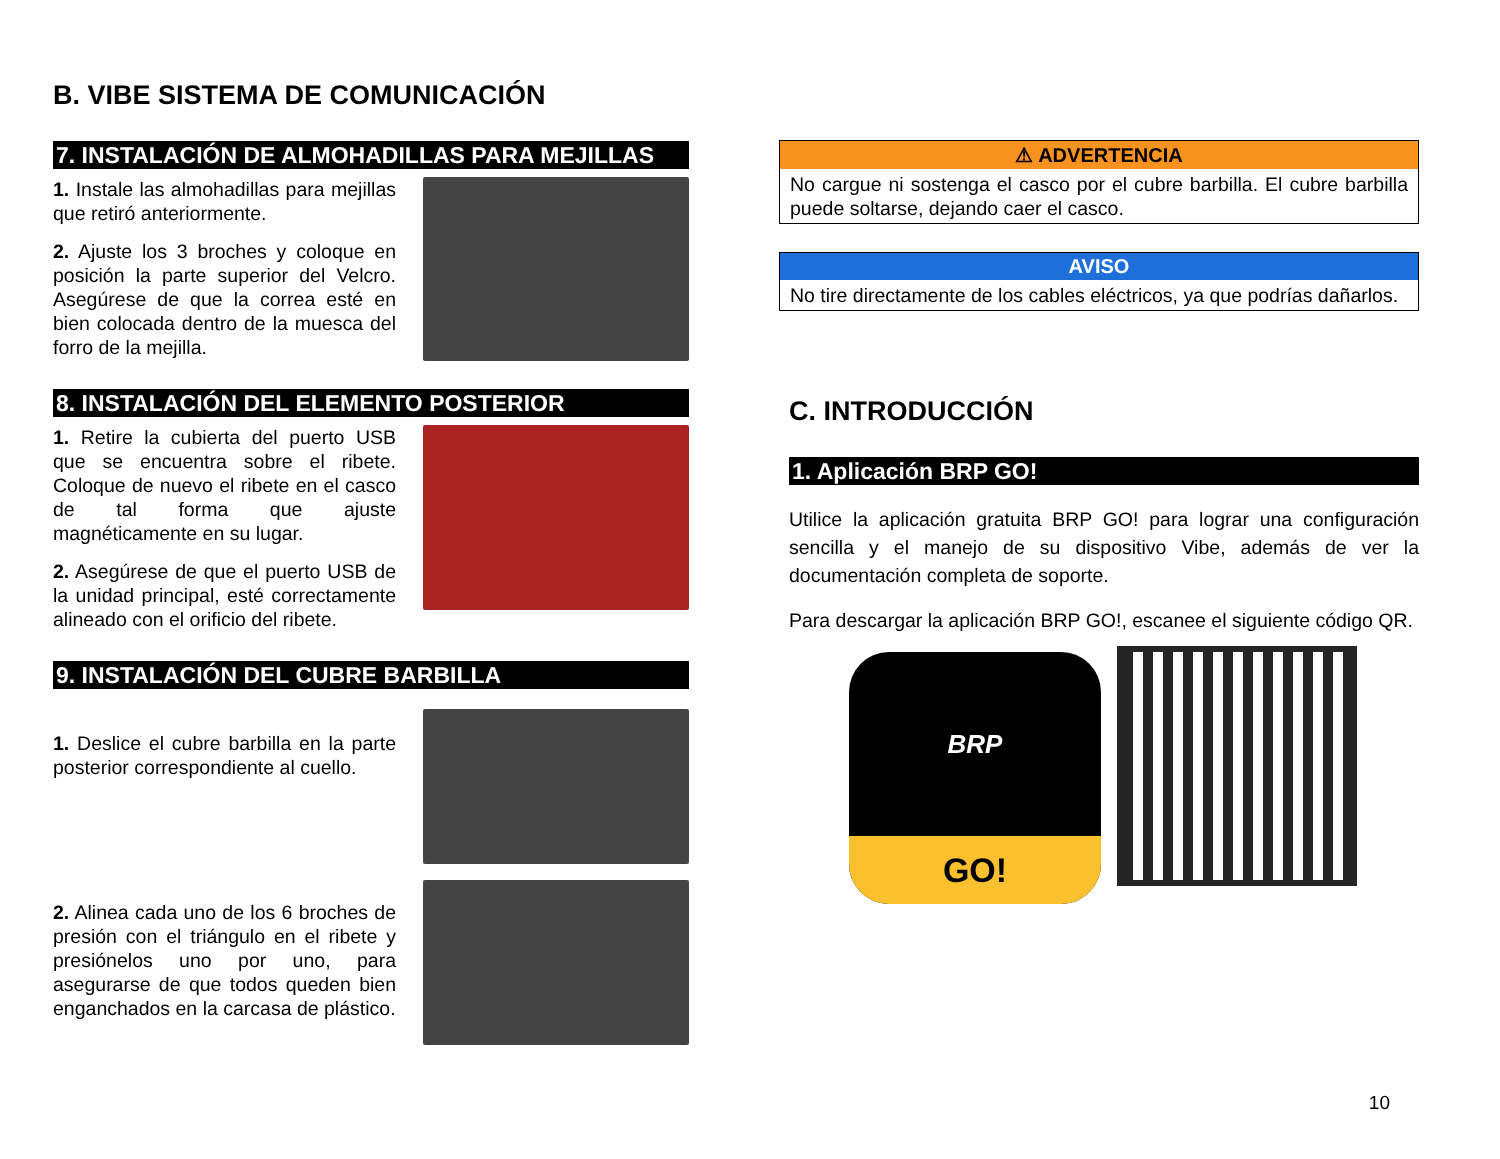B. VIBE SISTEMA DE COMUNICACIÓN
7. INSTALACIÓN DE ALMOHADILLAS PARA MEJILLAS
1. Instale las almohadillas para mejillas que retiró anteriormente.
2. Ajuste los 3 broches y coloque en posición la parte superior del Velcro. Asegúrese de que la correa esté en bien colocada dentro de la muesca del forro de la mejilla.
8. INSTALACIÓN DEL ELEMENTO POSTERIOR
1. Retire la cubierta del puerto USB que se encuentra sobre el ribete. Coloque de nuevo el ribete en el casco de tal forma que ajuste magnéticamente en su lugar.
2. Asegúrese de que el puerto USB de la unidad principal, esté correctamente alineado con el orificio del ribete.
9. INSTALACIÓN DEL CUBRE BARBILLA
1. Deslice el cubre barbilla en la parte posterior correspondiente al cuello.
2. Alinea cada uno de los 6 broches de presión con el triángulo en el ribete y presiónelos uno por uno, para asegurarse de que todos queden bien enganchados en la carcasa de plástico.
⚠ ADVERTENCIA
No cargue ni sostenga el casco por el cubre barbilla. El cubre barbilla puede soltarse, dejando caer el casco.
AVISO
No tire directamente de los cables eléctricos, ya que podrías dañarlos.
C. INTRODUCCIÓN
1. Aplicación BRP GO!
Utilice la aplicación gratuita BRP GO! para lograr una configuración sencilla y el manejo de su dispositivo Vibe, además de ver la documentación completa de soporte.
Para descargar la aplicación BRP GO!, escanee el siguiente código QR.
BRP
GO!
10